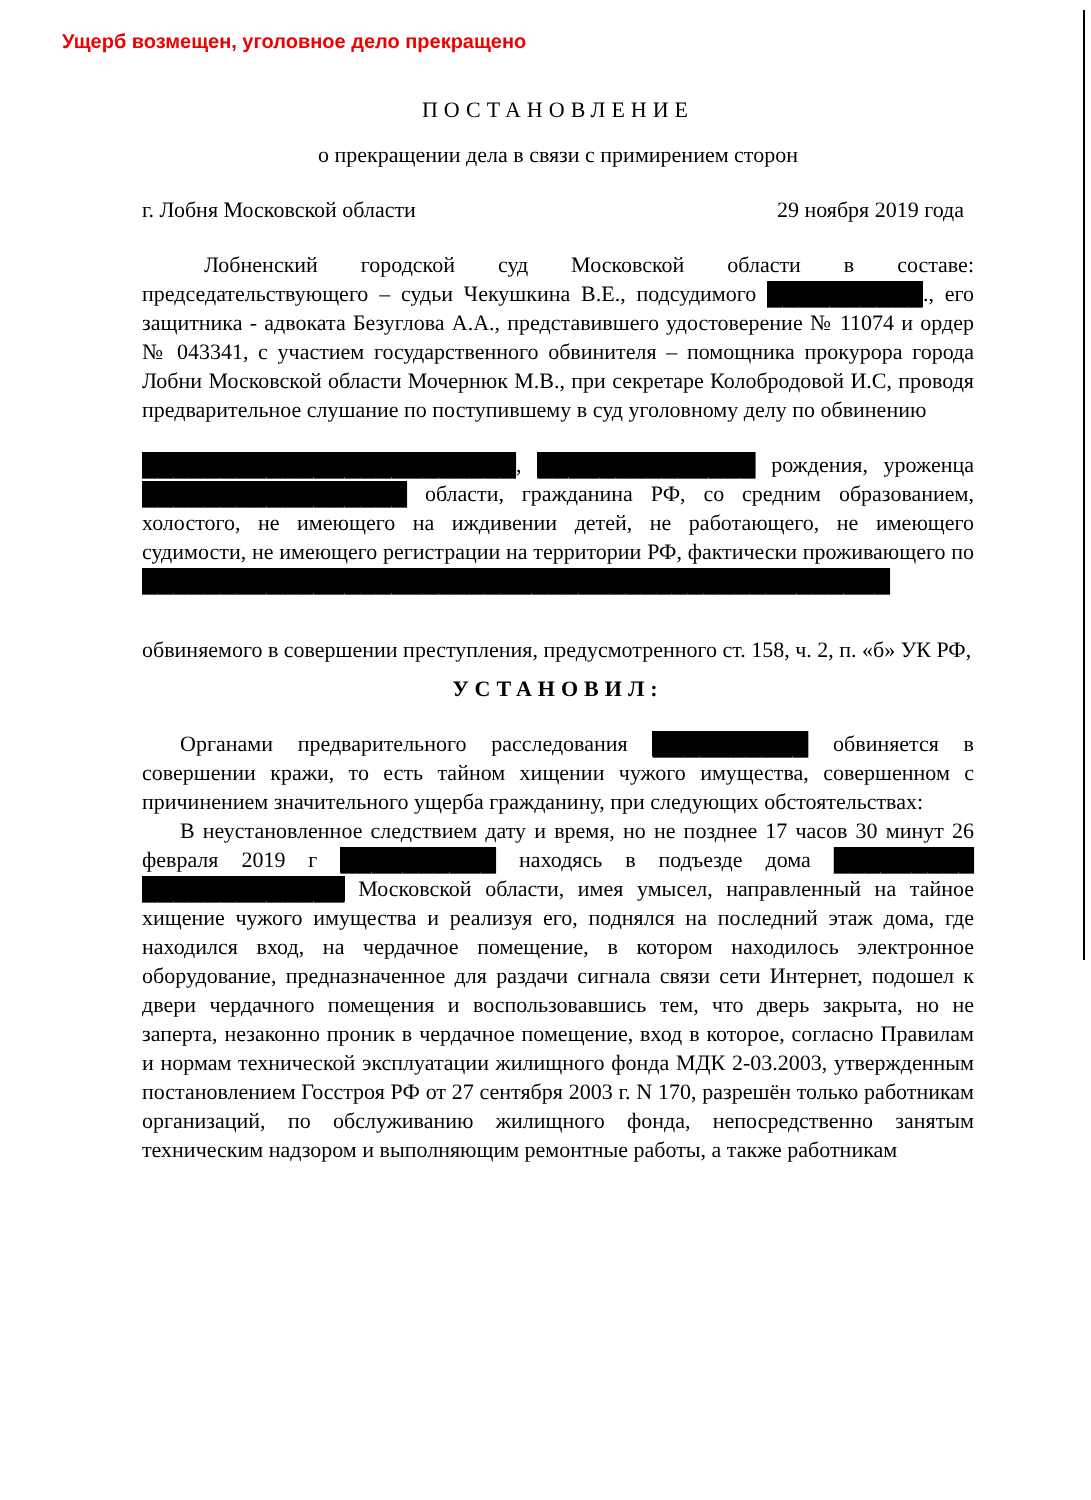Ущерб возмещен, уголовное дело прекращено
ПОСТАНОВЛЕНИЕ
о прекращении дела в связи с примирением сторон
г. Лобня Московской области 29 ноября 2019 года
Лобненский городской суд Московской области в составе: председательствующего – судьи Чекушкина В.Е., подсудимого ██████████., его защитника - адвоката Безуглова А.А., представившего удостоверение № 11074 и ордер № 043341, с участием государственного обвинителя – помощника прокурора города Лобни Московской области Мочернюк М.В., при секретаре Колобродовой И.С, проводя предварительное слушание по поступившему в суд уголовному делу по обвинению
████████████████████████, ██████████████ рождения, уроженца █████████████████ области, гражданина РФ, со средним образованием, холостого, не имеющего на иждивении детей, не работающего, не имеющего судимости, не имеющего регистрации на территории РФ, фактически проживающего по ████████████████████████████████████████████████
обвиняемого в совершении преступления, предусмотренного ст. 158, ч. 2, п. «б» УК РФ,
УСТАНОВИЛ:
Органами предварительного расследования ██████████ обвиняется в совершении кражи, то есть тайном хищении чужого имущества, совершенном с причинением значительного ущерба гражданину, при следующих обстоятельствах:
В неустановленное следствием дату и время, но не позднее 17 часов 30 минут 26 февраля 2019 г ██████████ находясь в подъезде дома █████████ █████████████ Московской области, имея умысел, направленный на тайное хищение чужого имущества и реализуя его, поднялся на последний этаж дома, где находился вход, на чердачное помещение, в котором находилось электронное оборудование, предназначенное для раздачи сигнала связи сети Интернет, подошел к двери чердачного помещения и воспользовавшись тем, что дверь закрыта, но не заперта, незаконно проник в чердачное помещение, вход в которое, согласно Правилам и нормам технической эксплуатации жилищного фонда МДК 2-03.2003, утвержденным постановлением Госстроя РФ от 27 сентября 2003 г. N 170, разрешён только работникам организаций, по обслуживанию жилищного фонда, непосредственно занятым техническим надзором и выполняющим ремонтные работы, а также работникам